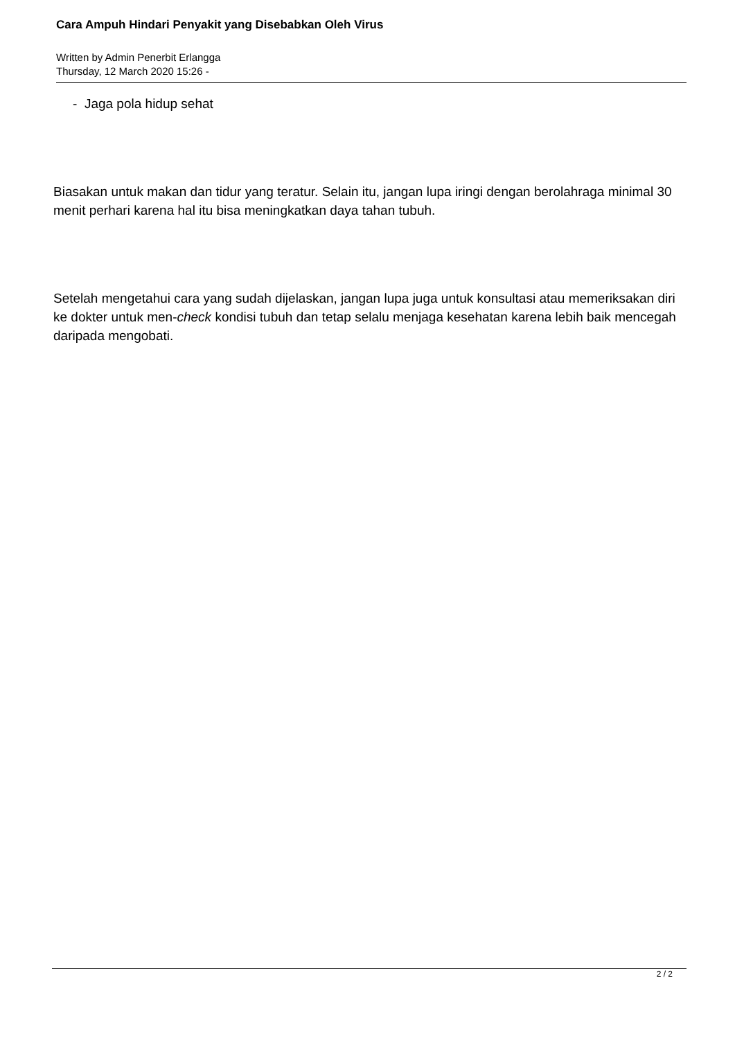Cara Ampuh Hindari Penyakit yang Disebabkan Oleh Virus
Written by Admin Penerbit Erlangga
Thursday, 12 March 2020 15:26 -
- Jaga pola hidup sehat
Biasakan untuk makan dan tidur yang teratur. Selain itu, jangan lupa iringi dengan berolahraga minimal 30 menit perhari karena hal itu bisa meningkatkan daya tahan tubuh.
Setelah mengetahui cara yang sudah dijelaskan, jangan lupa juga untuk konsultasi atau memeriksakan diri ke dokter untuk men-check kondisi tubuh dan tetap selalu menjaga kesehatan karena lebih baik mencegah daripada mengobati.
2 / 2